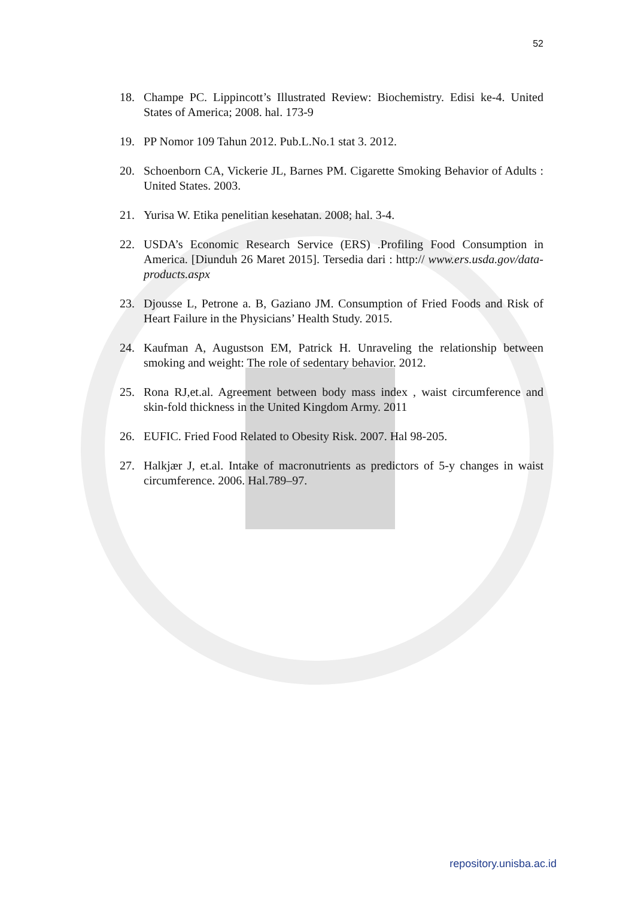52
18. Champe PC. Lippincott’s Illustrated Review: Biochemistry. Edisi ke-4. United States of America; 2008. hal. 173-9
19. PP Nomor 109 Tahun 2012. Pub.L.No.1 stat 3. 2012.
20. Schoenborn CA, Vickerie JL, Barnes PM. Cigarette Smoking Behavior of Adults : United States. 2003.
21. Yurisa W. Etika penelitian kesehatan. 2008; hal. 3-4.
22. USDA’s Economic Research Service (ERS) .Profiling Food Consumption in America. [Diunduh 26 Maret 2015]. Tersedia dari : http:// www.ers.usda.gov/data-products.aspx
23. Djousse L, Petrone a. B, Gaziano JM. Consumption of Fried Foods and Risk of Heart Failure in the Physicians’ Health Study. 2015.
24. Kaufman A, Augustson EM, Patrick H. Unraveling the relationship between smoking and weight: The role of sedentary behavior. 2012.
25. Rona RJ,et.al. Agreement between body mass index , waist circumference and skin-fold thickness in the United Kingdom Army. 2011
26. EUFIC. Fried Food Related to Obesity Risk. 2007. Hal 98-205.
27. Halkjær J, et.al. Intake of macronutrients as predictors of 5-y changes in waist circumference. 2006. Hal.789–97.
repository.unisba.ac.id